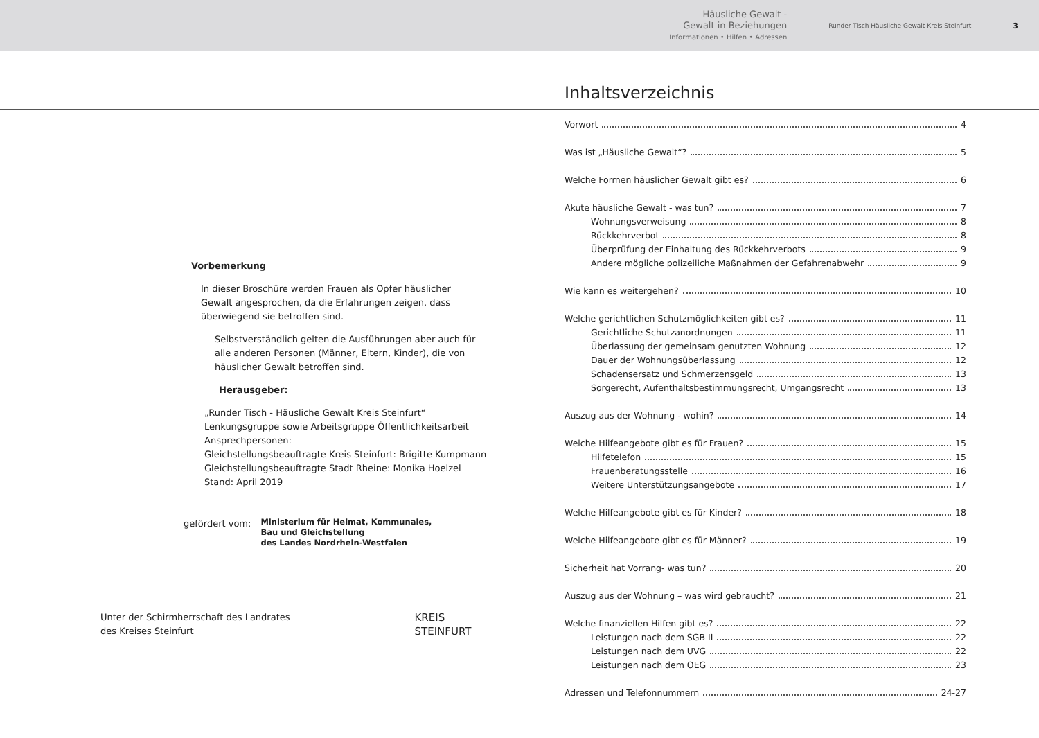Häusliche Gewalt -
Gewalt in Beziehungen
Informationen • Hilfen • Adressen
Runder Tisch Häusliche Gewalt Kreis Steinfurt
3
Vorbemerkung
In dieser Broschüre werden Frauen als Opfer häuslicher Gewalt angesprochen, da die Erfahrungen zeigen, dass überwiegend sie betroffen sind.
Selbstverständlich gelten die Ausführungen aber auch für alle anderen Personen (Männer, Eltern, Kinder), die von häuslicher Gewalt betroffen sind.
Herausgeber:
„Runder Tisch - Häusliche Gewalt Kreis Steinfurt“
Lenkungsgruppe sowie Arbeitsgruppe Öffentlichkeitsarbeit
Ansprechpersonen:
Gleichstellungsbeauftragte Kreis Steinfurt: Brigitte Kumpmann
Gleichstellungsbeauftragte Stadt Rheine: Monika Hoelzel
Stand: April 2019
gefördert vom: Ministerium für Heimat, Kommunales,
Bau und Gleichstellung
des Landes Nordrhein-Westfalen
Unter der Schirmherrschaft des Landrates
des Kreises Steinfurt KREIS
STEINFURT
Inhaltsverzeichnis
Vorwort 4
Was ist „Häusliche Gewalt“? 5
Welche Formen häuslicher Gewalt gibt es? 6
Akute häusliche Gewalt - was tun? 7
Wohnungsverweisung 8
Rückkehrverbot 8
Überprüfung der Einhaltung des Rückkehrverbots 9
Andere mögliche polizeiliche Maßnahmen der Gefahrenabwehr 9
Wie kann es weitergehen? 10
Welche gerichtlichen Schutzmöglichkeiten gibt es? 11
Gerichtliche Schutzanordnungen 11
Überlassung der gemeinsam genutzten Wohnung 12
Dauer der Wohnungsüberlassung 12
Schadensersatz und Schmerzensgeld 13
Sorgerecht, Aufenthaltsbestimmungsrecht, Umgangsrecht 13
Auszug aus der Wohnung - wohin? 14
Welche Hilfeangebote gibt es für Frauen? 15
Hilfetelefon 15
Frauenberatungsstelle 16
Weitere Unterstützungsangebote 17
Welche Hilfeangebote gibt es für Kinder? 18
Welche Hilfeangebote gibt es für Männer? 19
Sicherheit hat Vorrang- was tun? 20
Auszug aus der Wohnung – was wird gebraucht? 21
Welche finanziellen Hilfen gibt es? 22
Leistungen nach dem SGB II 22
Leistungen nach dem UVG 22
Leistungen nach dem OEG 23
Adressen und Telefonnummern 24-27